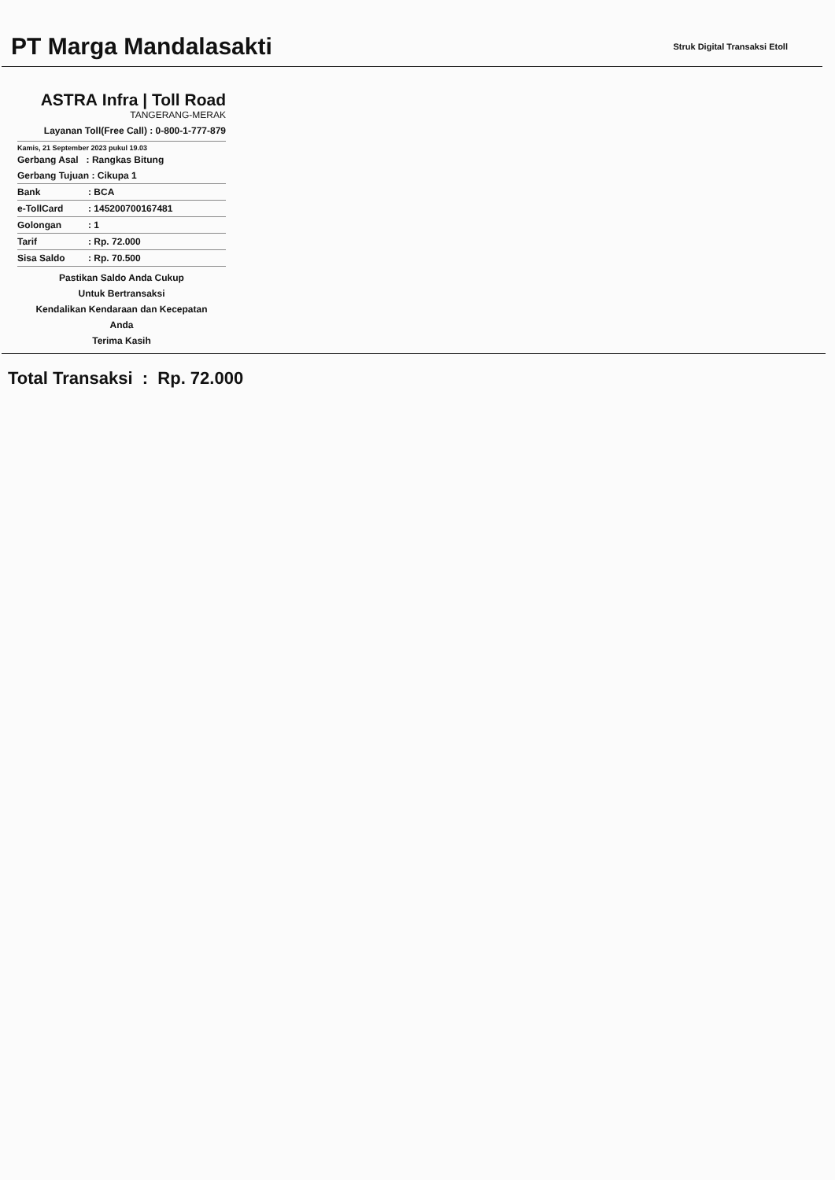PT Marga Mandalasakti
Struk Digital Transaksi Etoll
ASTRA Infra | Toll Road
TANGERANG-MERAK
Layanan Toll(Free Call) : 0-800-1-777-879
Kamis, 21 September 2023 pukul 19.03
Gerbang Asal : Rangkas Bitung
Gerbang Tujuan : Cikupa 1
| Bank | : BCA |
| e-TollCard | : 145200700167481 |
| Golongan | : 1 |
| Tarif | : Rp. 72.000 |
| Sisa Saldo | : Rp. 70.500 |
Pastikan Saldo Anda Cukup
Untuk Bertransaksi
Kendalikan Kendaraan dan Kecepatan
Anda
Terima Kasih
Total Transaksi : Rp. 72.000